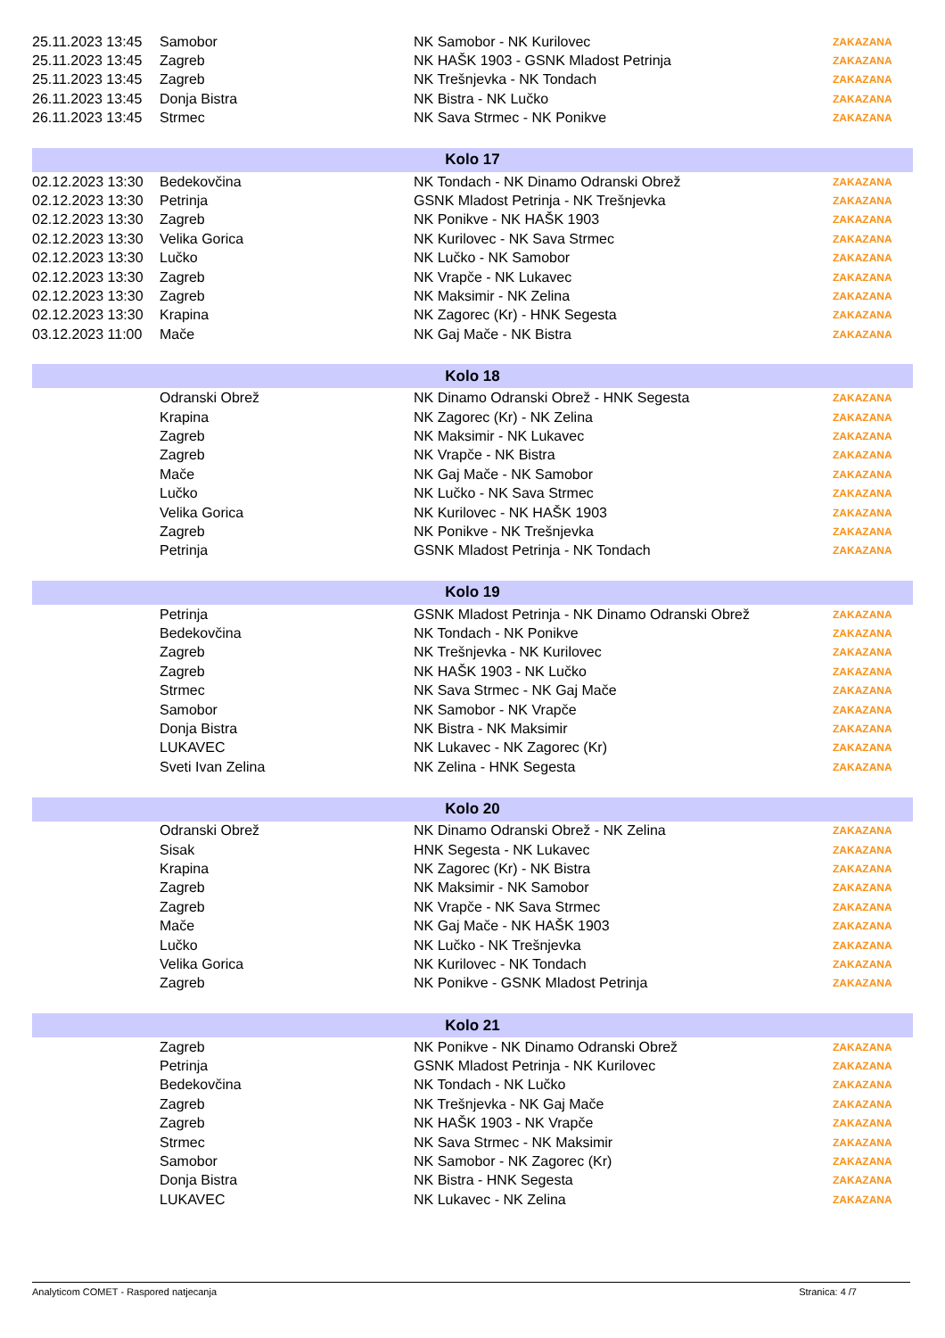| 25.11.2023 13:45 | Samobor | NK Samobor - NK Kurilovec | ZAKAZANA |
| 25.11.2023 13:45 | Zagreb | NK HAŠK 1903 - GSNK Mladost Petrinja | ZAKAZANA |
| 25.11.2023 13:45 | Zagreb | NK Trešnjevka - NK Tondach | ZAKAZANA |
| 26.11.2023 13:45 | Donja Bistra | NK Bistra - NK Lučko | ZAKAZANA |
| 26.11.2023 13:45 | Strmec | NK Sava Strmec - NK Ponikve | ZAKAZANA |
| Kolo 17 | | | |
| 02.12.2023 13:30 | Bedekovčina | NK Tondach - NK Dinamo Odranski Obrež | ZAKAZANA |
| 02.12.2023 13:30 | Petrinja | GSNK Mladost Petrinja - NK Trešnjevka | ZAKAZANA |
| 02.12.2023 13:30 | Zagreb | NK Ponikve - NK HAŠK 1903 | ZAKAZANA |
| 02.12.2023 13:30 | Velika Gorica | NK Kurilovec - NK Sava Strmec | ZAKAZANA |
| 02.12.2023 13:30 | Lučko | NK Lučko - NK Samobor | ZAKAZANA |
| 02.12.2023 13:30 | Zagreb | NK Vrapče - NK Lukavec | ZAKAZANA |
| 02.12.2023 13:30 | Zagreb | NK Maksimir - NK Zelina | ZAKAZANA |
| 02.12.2023 13:30 | Krapina | NK Zagorec (Kr) - HNK Segesta | ZAKAZANA |
| 03.12.2023 11:00 | Mače | NK Gaj Mače - NK Bistra | ZAKAZANA |
| Kolo 18 | | | |
| | Odranski Obrež | NK Dinamo Odranski Obrež - HNK Segesta | ZAKAZANA |
| | Krapina | NK Zagorec (Kr) - NK Zelina | ZAKAZANA |
| | Zagreb | NK Maksimir - NK Lukavec | ZAKAZANA |
| | Zagreb | NK Vrapče - NK Bistra | ZAKAZANA |
| | Mače | NK Gaj Mače - NK Samobor | ZAKAZANA |
| | Lučko | NK Lučko - NK Sava Strmec | ZAKAZANA |
| | Velika Gorica | NK Kurilovec - NK HAŠK 1903 | ZAKAZANA |
| | Zagreb | NK Ponikve - NK Trešnjevka | ZAKAZANA |
| | Petrinja | GSNK Mladost Petrinja - NK Tondach | ZAKAZANA |
| Kolo 19 | | | |
| | Petrinja | GSNK Mladost Petrinja - NK Dinamo Odranski Obrež | ZAKAZANA |
| | Bedekovčina | NK Tondach - NK Ponikve | ZAKAZANA |
| | Zagreb | NK Trešnjevka - NK Kurilovec | ZAKAZANA |
| | Zagreb | NK HAŠK 1903 - NK Lučko | ZAKAZANA |
| | Strmec | NK Sava Strmec - NK Gaj Mače | ZAKAZANA |
| | Samobor | NK Samobor - NK Vrapče | ZAKAZANA |
| | Donja Bistra | NK Bistra - NK Maksimir | ZAKAZANA |
| | LUKAVEC | NK Lukavec - NK Zagorec (Kr) | ZAKAZANA |
| | Sveti Ivan Zelina | NK Zelina - HNK Segesta | ZAKAZANA |
| Kolo 20 | | | |
| | Odranski Obrež | NK Dinamo Odranski Obrež - NK Zelina | ZAKAZANA |
| | Sisak | HNK Segesta - NK Lukavec | ZAKAZANA |
| | Krapina | NK Zagorec (Kr) - NK Bistra | ZAKAZANA |
| | Zagreb | NK Maksimir - NK Samobor | ZAKAZANA |
| | Zagreb | NK Vrapče - NK Sava Strmec | ZAKAZANA |
| | Mače | NK Gaj Mače - NK HAŠK 1903 | ZAKAZANA |
| | Lučko | NK Lučko - NK Trešnjevka | ZAKAZANA |
| | Velika Gorica | NK Kurilovec - NK Tondach | ZAKAZANA |
| | Zagreb | NK Ponikve - GSNK Mladost Petrinja | ZAKAZANA |
| Kolo 21 | | | |
| | Zagreb | NK Ponikve - NK Dinamo Odranski Obrež | ZAKAZANA |
| | Petrinja | GSNK Mladost Petrinja - NK Kurilovec | ZAKAZANA |
| | Bedekovčina | NK Tondach - NK Lučko | ZAKAZANA |
| | Zagreb | NK Trešnjevka - NK Gaj Mače | ZAKAZANA |
| | Zagreb | NK HAŠK 1903 - NK Vrapče | ZAKAZANA |
| | Strmec | NK Sava Strmec - NK Maksimir | ZAKAZANA |
| | Samobor | NK Samobor - NK Zagorec (Kr) | ZAKAZANA |
| | Donja Bistra | NK Bistra - HNK Segesta | ZAKAZANA |
| | LUKAVEC | NK Lukavec - NK Zelina | ZAKAZANA |
Analyticom COMET - Raspored natjecanja Stranica: 4 /7